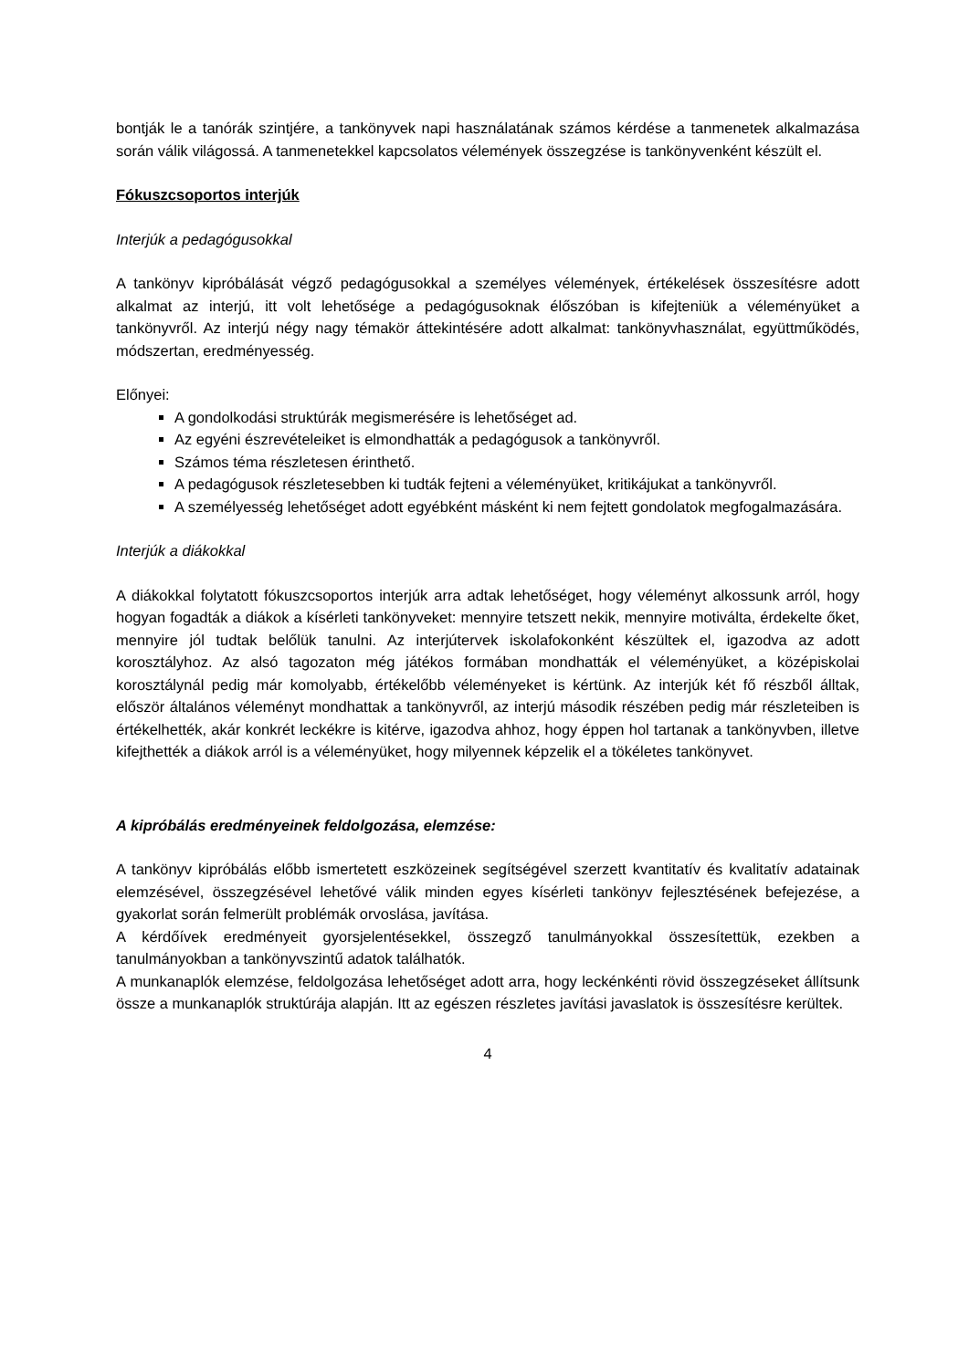bontják le a tanórák szintjére, a tankönyvek napi használatának számos kérdése a tanmenetek alkalmazása során válik világossá. A tanmenetekkel kapcsolatos vélemények összegzése is tankönyvenként készült el.
Fókuszcsoportos interjúk
Interjúk a pedagógusokkal
A tankönyv kipróbálását végző pedagógusokkal a személyes vélemények, értékelések összesítésre adott alkalmat az interjú, itt volt lehetősége a pedagógusoknak élőszóban is kifejteniük a véleményüket a tankönyvről. Az interjú négy nagy témakör áttekintésére adott alkalmat: tankönyvhasználat, együttműködés, módszertan, eredményesség.
Előnyei:
A gondolkodási struktúrák megismerésére is lehetőséget ad.
Az egyéni észrevételeiket is elmondhatták a pedagógusok a tankönyvről.
Számos téma részletesen érinthető.
A pedagógusok részletesebben ki tudták fejteni a véleményüket, kritikájukat a tankönyvről.
A személyesség lehetőséget adott egyébként másként ki nem fejtett gondolatok megfogalmazására.
Interjúk a diákokkal
A diákokkal folytatott fókuszcsoportos interjúk arra adtak lehetőséget, hogy véleményt alkossunk arról, hogy hogyan fogadták a diákok a kísérleti tankönyveket: mennyire tetszett nekik, mennyire motiválta, érdekelte őket, mennyire jól tudtak belőlük tanulni. Az interjútervek iskolafokonként készültek el, igazodva az adott korosztályhoz. Az alsó tagozaton még játékos formában mondhatták el véleményüket, a középiskolai korosztálynál pedig már komolyabb, értékelőbb véleményeket is kértünk. Az interjúk két fő részből álltak, először általános véleményt mondhattak a tankönyvről, az interjú második részében pedig már részleteiben is értékelhették, akár konkrét leckékre is kitérve, igazodva ahhoz, hogy éppen hol tartanak a tankönyvben, illetve kifejthették a diákok arról is a véleményüket, hogy milyennek képzelik el a tökéletes tankönyvet.
A kipróbálás eredményeinek feldolgozása, elemzése:
A tankönyv kipróbálás előbb ismertetett eszközeinek segítségével szerzett kvantitatív és kvalitatív adatainak elemzésével, összegzésével lehetővé válik minden egyes kísérleti tankönyv fejlesztésének befejezése, a gyakorlat során felmerült problémák orvoslása, javítása.
A kérdőívek eredményeit gyorsjelentésekkel, összegző tanulmányokkal összesítettük, ezekben a tanulmányokban a tankönyvszintű adatok találhatók.
A munkanaplók elemzése, feldolgozása lehetőséget adott arra, hogy leckénkénti rövid összegzéseket állítsunk össze a munkanaplók struktúrája alapján. Itt az egészen részletes javítási javaslatok is összesítésre kerültek.
4